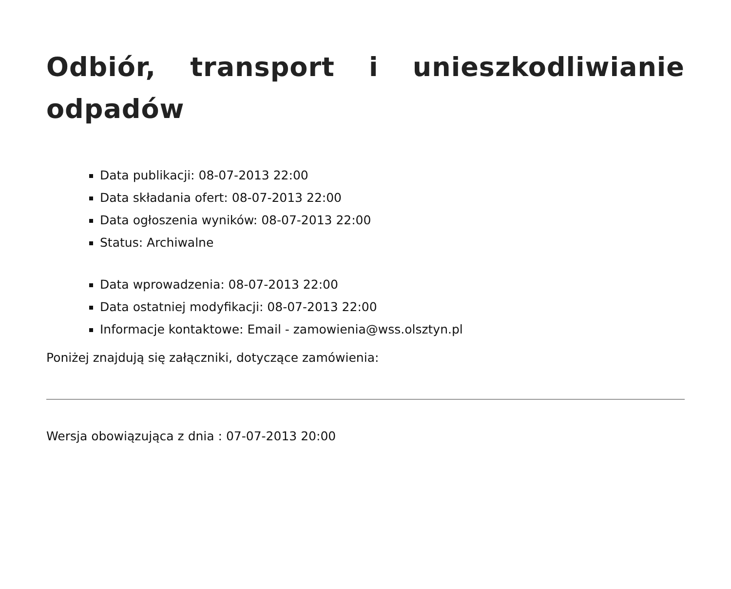Odbiór, transport i unieszkodliwianie odpadów
Data publikacji: 08-07-2013 22:00
Data składania ofert: 08-07-2013 22:00
Data ogłoszenia wyników: 08-07-2013 22:00
Status: Archiwalne
Data wprowadzenia: 08-07-2013 22:00
Data ostatniej modyfikacji: 08-07-2013 22:00
Informacje kontaktowe: Email - zamowienia@wss.olsztyn.pl
Poniżej znajdują się załączniki, dotyczące zamówienia:
Wersja obowiązująca z dnia : 07-07-2013 20:00